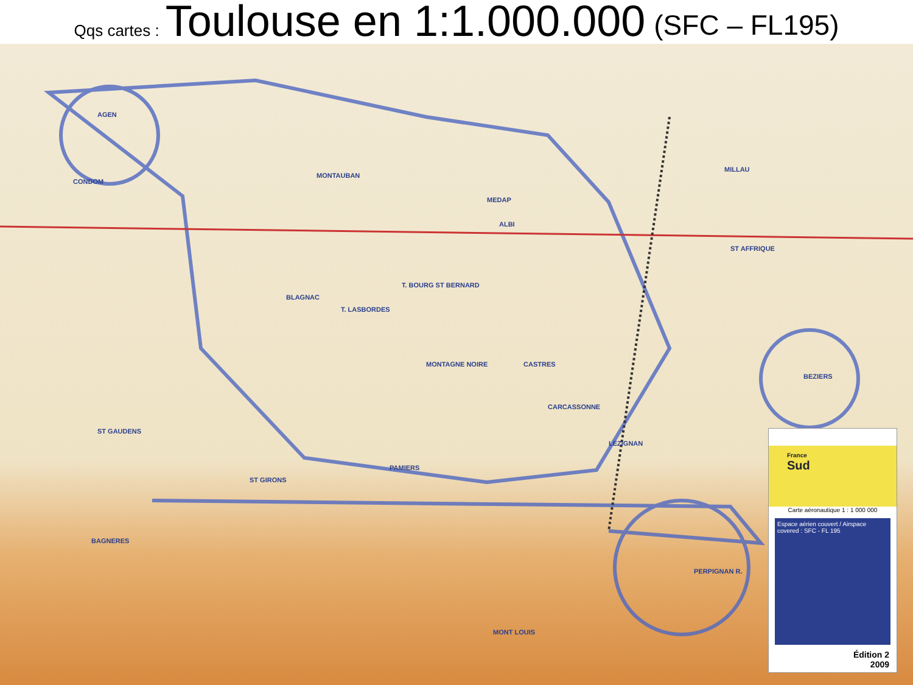Qqs cartes : Toulouse en 1:1.000.000 (SFC – FL195)
MONTAUBAN
MEDAP
ALBI
CONDOM
AGEN
BLAGNAC
T. LASBORDES
T. BOURG ST BERNARD
MONTAGNE NOIRE CASTRES
CARCASSONNE
PAMIERS
ST GIRONS
ST GAUDENS
ST AFFRIQUE
BEZIERS
LEZIGNAN
PERPIGNAN R.
MONT LOUIS
BAGNERES
MILLAU
France
Sud
Carte aéronautique 1 : 1 000 000
Espace aérien couvert / Airspace covered : SFC - FL 195
Édition 2
2009